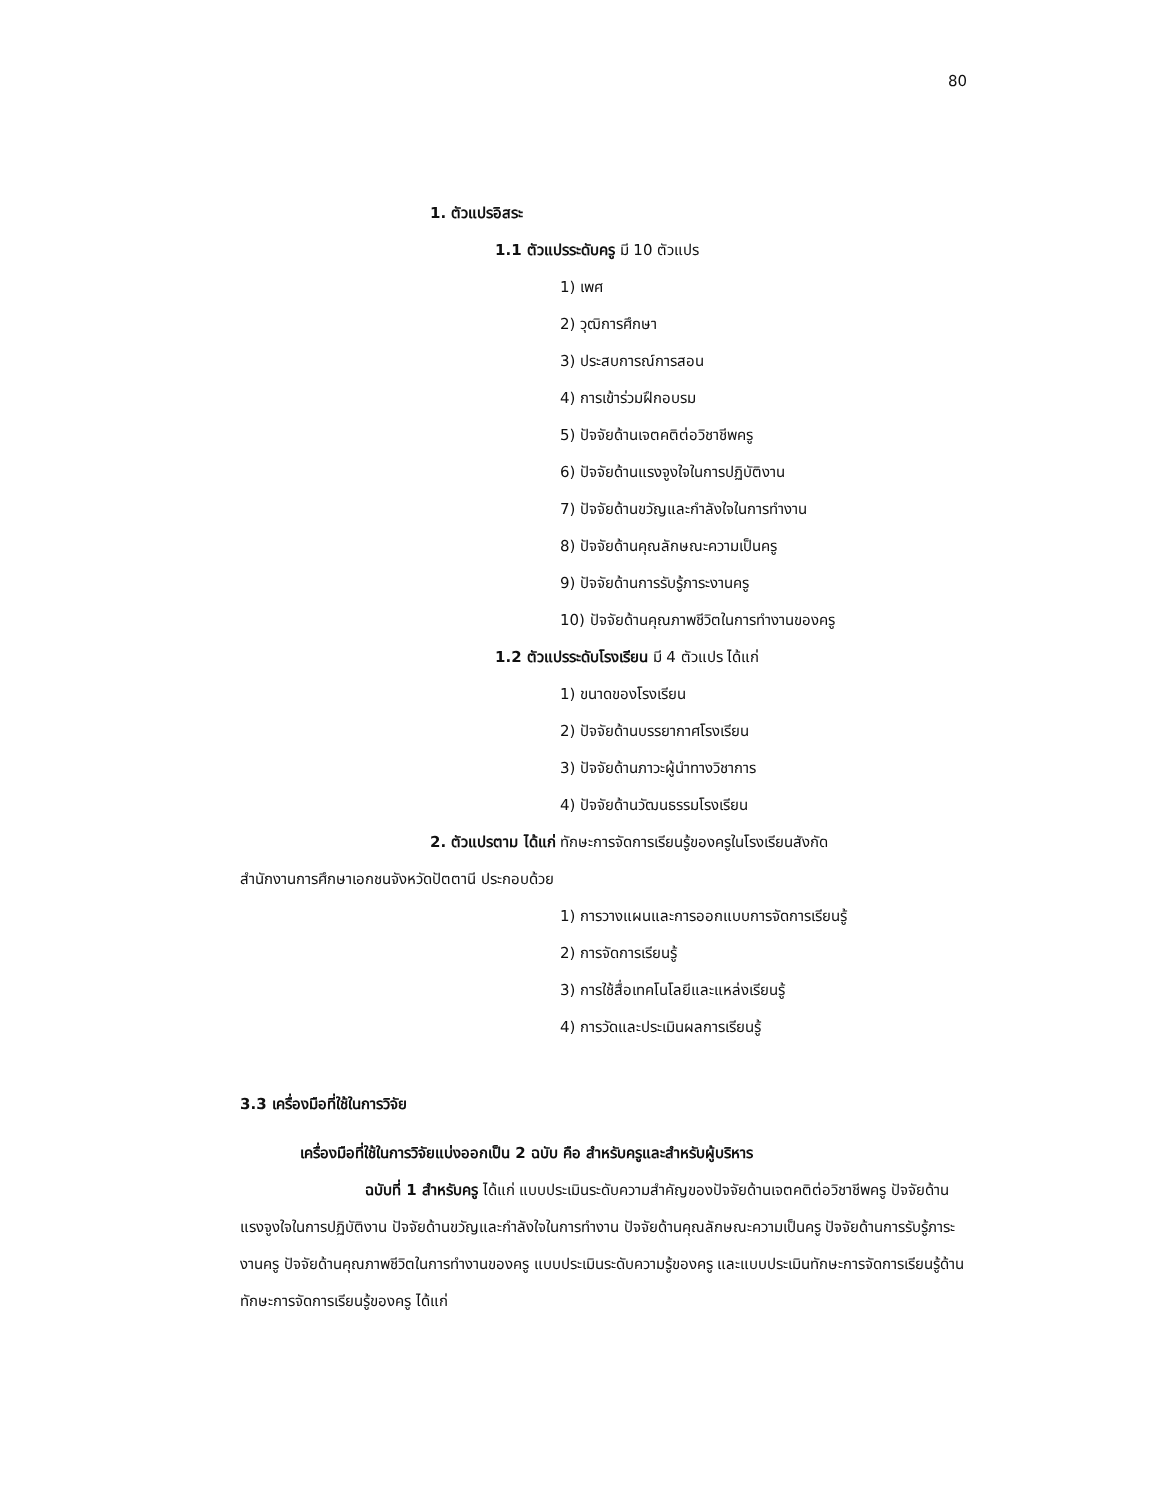80
1. ตัวแปรอิสระ
1.1 ตัวแปรระดับครู มี 10 ตัวแปร
1) เพศ
2) วุฒิการศึกษา
3) ประสบการณ์การสอน
4) การเข้าร่วมฝึกอบรม
5) ปัจจัยด้านเจตคติต่อวิชาชีพครู
6) ปัจจัยด้านแรงจูงใจในการปฏิบัติงาน
7) ปัจจัยด้านขวัญและกำลังใจในการทำงาน
8) ปัจจัยด้านคุณลักษณะความเป็นครู
9) ปัจจัยด้านการรับรู้ภาระงานครู
10) ปัจจัยด้านคุณภาพชีวิตในการทำงานของครู
1.2 ตัวแปรระดับโรงเรียน มี 4 ตัวแปร ได้แก่
1) ขนาดของโรงเรียน
2) ปัจจัยด้านบรรยากาศโรงเรียน
3) ปัจจัยด้านภาวะผู้นำทางวิชาการ
4) ปัจจัยด้านวัฒนธรรมโรงเรียน
2. ตัวแปรตาม ได้แก่ ทักษะการจัดการเรียนรู้ของครูในโรงเรียนสังกัด
สำนักงานการศึกษาเอกชนจังหวัดปัตตานี ประกอบด้วย
1) การวางแผนและการออกแบบการจัดการเรียนรู้
2) การจัดการเรียนรู้
3) การใช้สื่อเทคโนโลยีและแหล่งเรียนรู้
4) การวัดและประเมินผลการเรียนรู้
3.3 เครื่องมือที่ใช้ในการวิจัย
เครื่องมือที่ใช้ในการวิจัยแบ่งออกเป็น 2 ฉบับ คือ สำหรับครูและสำหรับผู้บริหาร
ฉบับที่ 1 สำหรับครู ได้แก่ แบบประเมินระดับความสำคัญของปัจจัยด้านเจตคติต่อวิชาชีพครู ปัจจัยด้านแรงจูงใจในการปฏิบัติงาน ปัจจัยด้านขวัญและกำลังใจในการทำงาน ปัจจัยด้านคุณลักษณะความเป็นครู ปัจจัยด้านการรับรู้ภาระงานครู ปัจจัยด้านคุณภาพชีวิตในการทำงานของครู แบบประเมินระดับความรู้ของครู และแบบประเมินทักษะการจัดการเรียนรู้ด้านทักษะการจัดการเรียนรู้ของครู ได้แก่